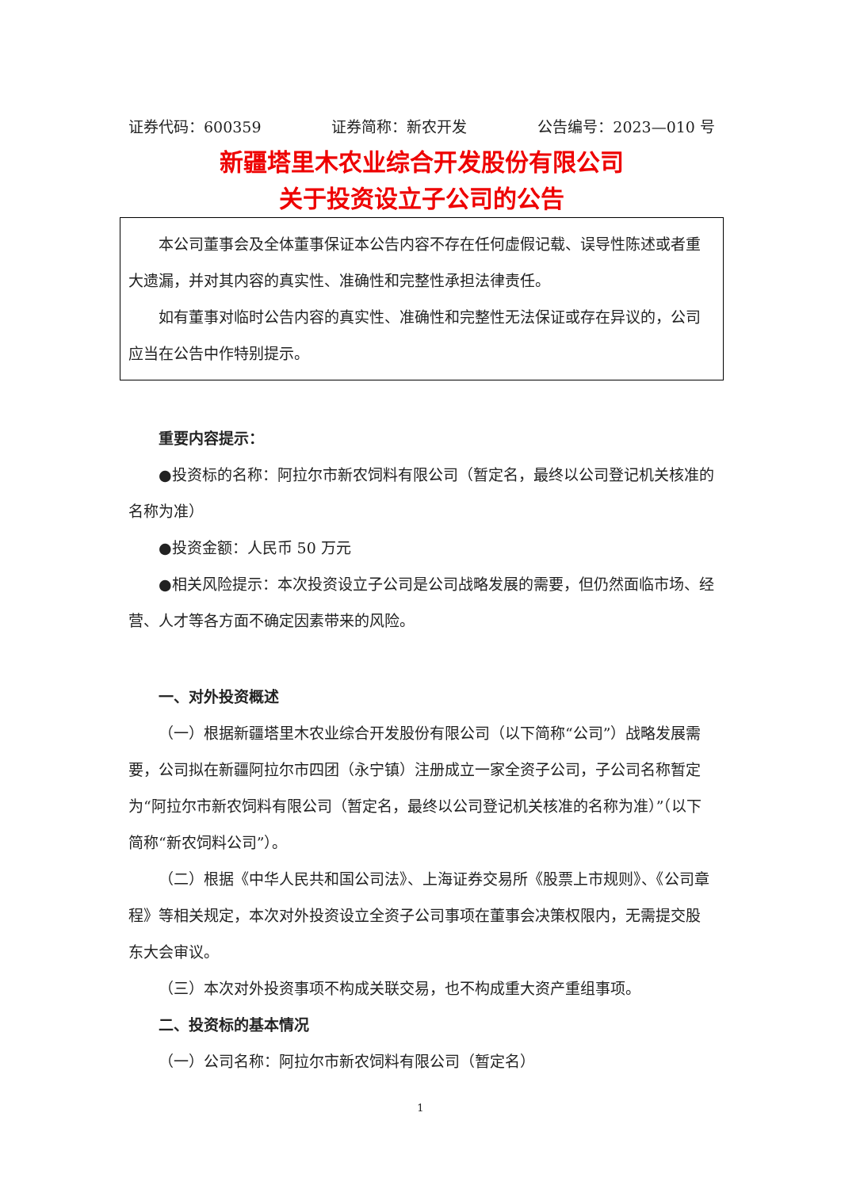证券代码：600359 证券简称：新农开发 公告编号：2023—010 号
新疆塔里木农业综合开发股份有限公司
关于投资设立子公司的公告
本公司董事会及全体董事保证本公告内容不存在任何虚假记载、误导性陈述或者重大遗漏，并对其内容的真实性、准确性和完整性承担法律责任。
如有董事对临时公告内容的真实性、准确性和完整性无法保证或存在异议的，公司应当在公告中作特别提示。
重要内容提示：
●投资标的名称：阿拉尔市新农饲料有限公司（暂定名，最终以公司登记机关核准的名称为准）
●投资金额：人民币 50 万元
●相关风险提示：本次投资设立子公司是公司战略发展的需要，但仍然面临市场、经营、人才等各方面不确定因素带来的风险。
一、对外投资概述
（一）根据新疆塔里木农业综合开发股份有限公司（以下简称“公司”）战略发展需要，公司拟在新疆阿拉尔市四团（永宁镇）注册成立一家全资子公司，子公司名称暂定为“阿拉尔市新农饲料有限公司（暂定名，最终以公司登记机关核准的名称为准）”（以下简称“新农饲料公司”）。
（二）根据《中华人民共和国公司法》、上海证券交易所《股票上市规则》、《公司章程》等相关规定，本次对外投资设立全资子公司事项在董事会决策权限内，无需提交股东大会审议。
（三）本次对外投资事项不构成关联交易，也不构成重大资产重组事项。
二、投资标的基本情况
（一）公司名称：阿拉尔市新农饲料有限公司（暂定名）
1